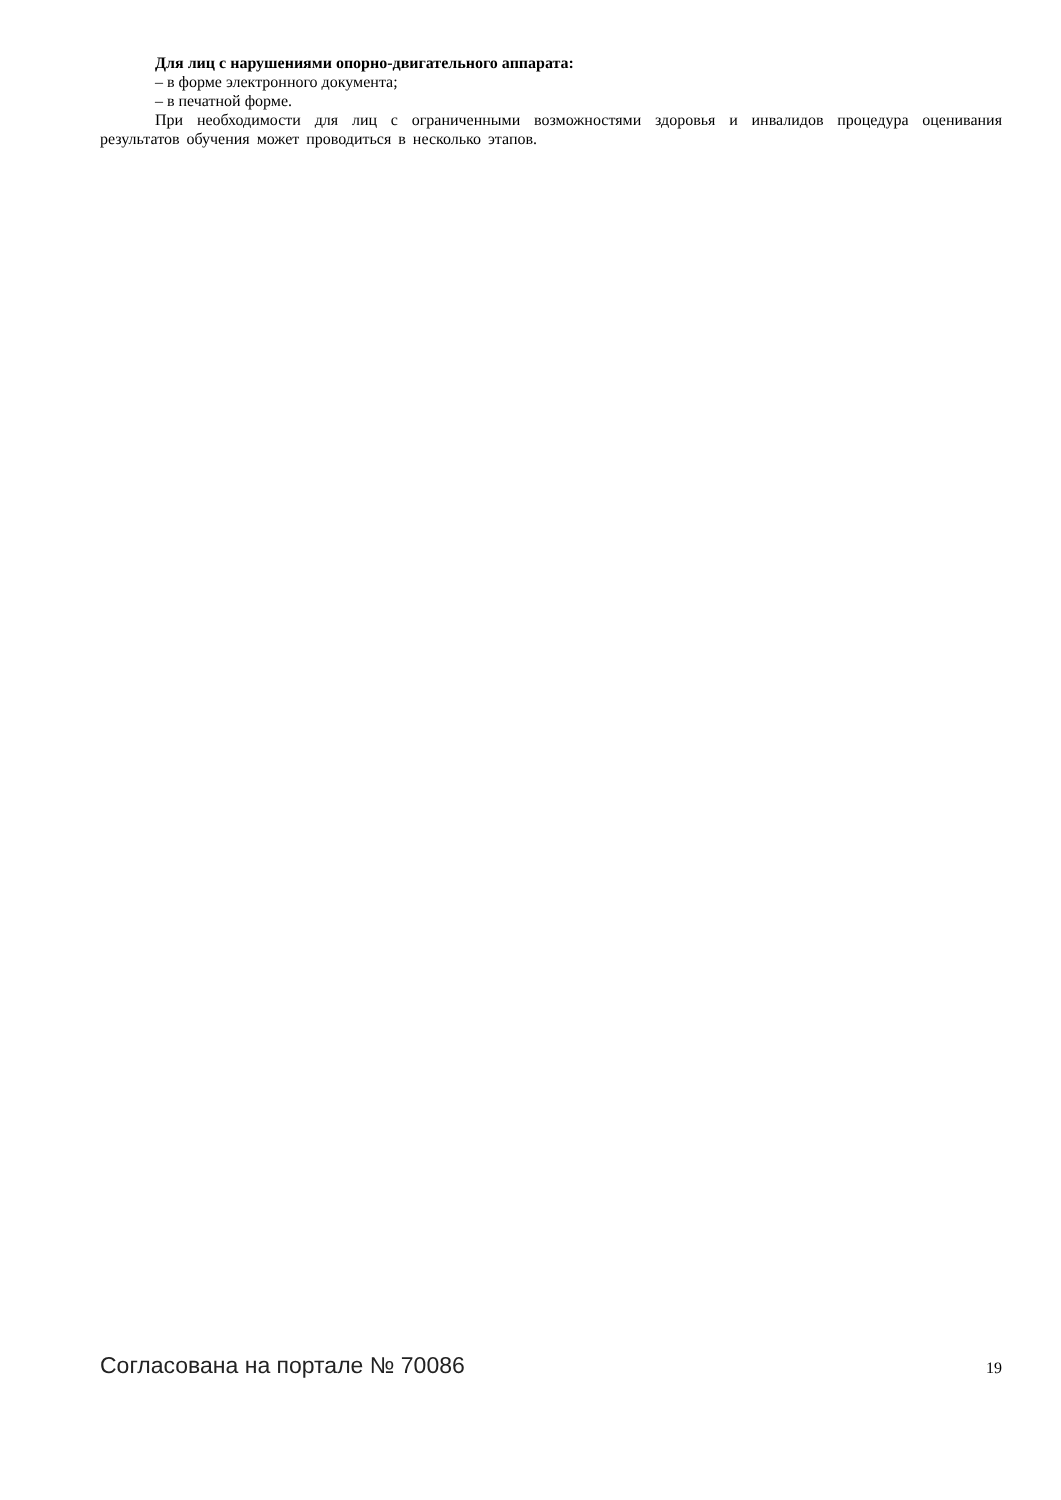Для лиц с нарушениями опорно-двигательного аппарата:
– в форме электронного документа;
– в печатной форме.
При необходимости для лиц с ограниченными возможностями здоровья и инвалидов процедура оценивания результатов обучения может проводиться в несколько этапов.
Согласована на портале № 70086 19